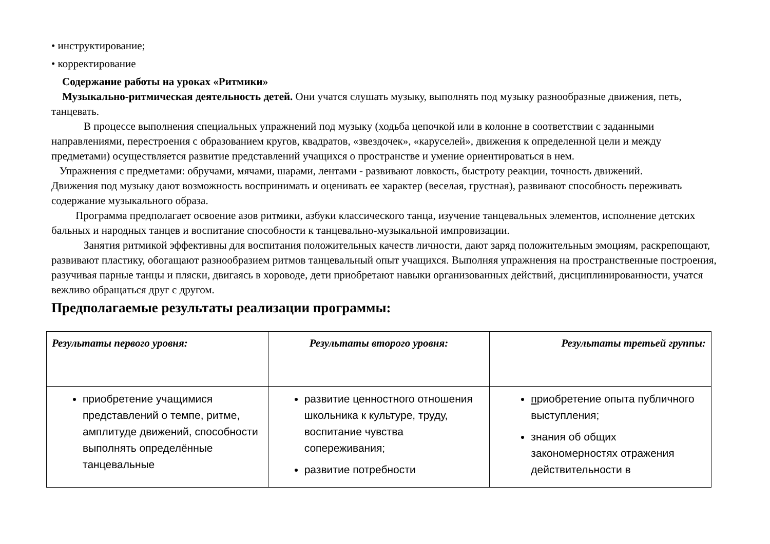• инструктирование;
• корректирование
Содержание работы на уроках «Ритмики»
Музыкально-ритмическая деятельность детей. Они учатся слушать музыку, выполнять под музыку разнообразные движения, петь, танцевать.
В процессе выполнения специальных упражнений под музыку (ходьба цепочкой или в колонне в соответствии с заданными направлениями, перестроения с образованием кругов, квадратов, «звездочек», «каруселей», движения к определенной цели и между предметами) осуществляется развитие представлений учащихся о пространстве и умение ориентироваться в нем.
Упражнения с предметами: обручами, мячами, шарами, лентами - развивают ловкость, быстроту реакции, точность движений.
Движения под музыку дают возможность воспринимать и оценивать ее характер (веселая, грустная), развивают способность переживать содержание музыкального образа.
Программа предполагает освоение азов ритмики, азбуки классического танца, изучение танцевальных элементов, исполнение детских бальных и народных танцев и воспитание способности к танцевально-музыкальной импровизации.
Занятия ритмикой эффективны для воспитания положительных качеств личности, дают заряд положительным эмоциям, раскрепощают, развивают пластику, обогащают разнообразием ритмов танцевальный опыт учащихся. Выполняя упражнения на пространственные построения, разучивая парные танцы и пляски, двигаясь в хороводе, дети приобретают навыки организованных действий, дисциплинированности, учатся вежливо обращаться друг с другом.
Предполагаемые результаты реализации программы:
| Результаты первого уровня: | Результаты второго уровня: | Результаты третьей группы: |
| --- | --- | --- |
| приобретение учащимися представлений о темпе, ритме, амплитуде движений, способности выполнять определённые танцевальные | развитие ценностного отношения школьника к культуре, труду, воспитание чувства сопереживания; развитие потребности | п риобретение опыта публичного выступления; знания об общих закономерностях отражения действительности в |